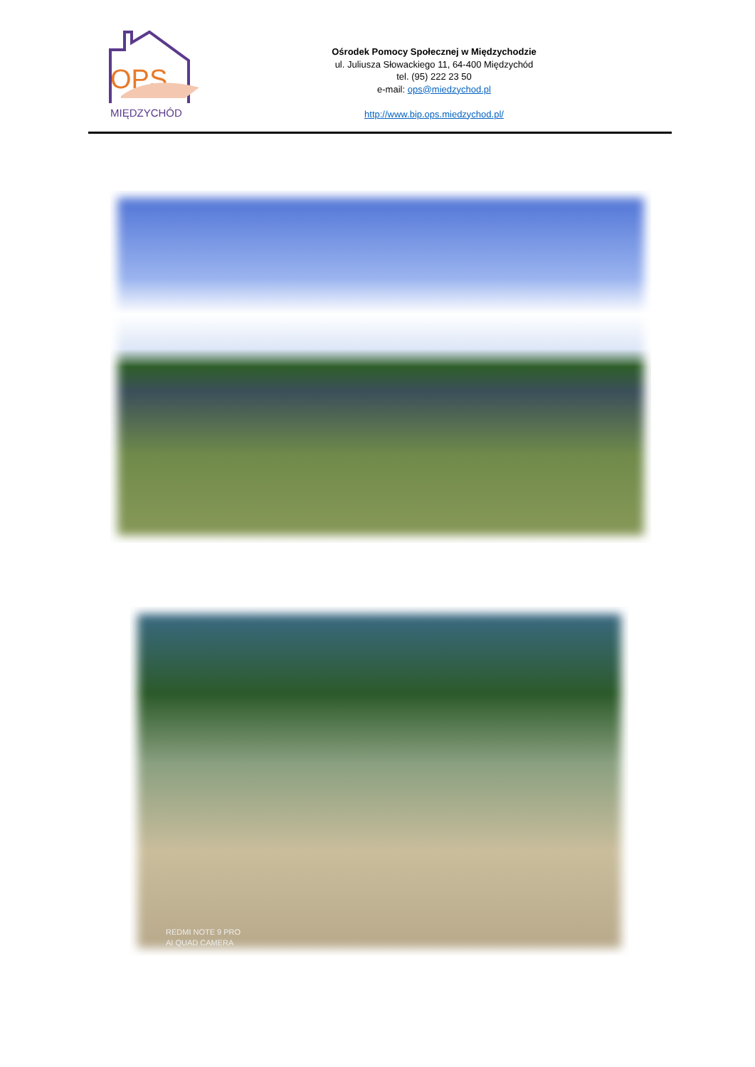Ośrodek Pomocy Społecznej w Międzychodzie
ul. Juliusza Słowackiego 11, 64-400 Międzychód
tel. (95) 222 23 50
e-mail: ops@miedzychod.pl
http://www.bip.ops.miedzychod.pl/
OPS
MIĘDZYCHÓD
REDMI NOTE 9 PRO
AI QUAD CAMERA